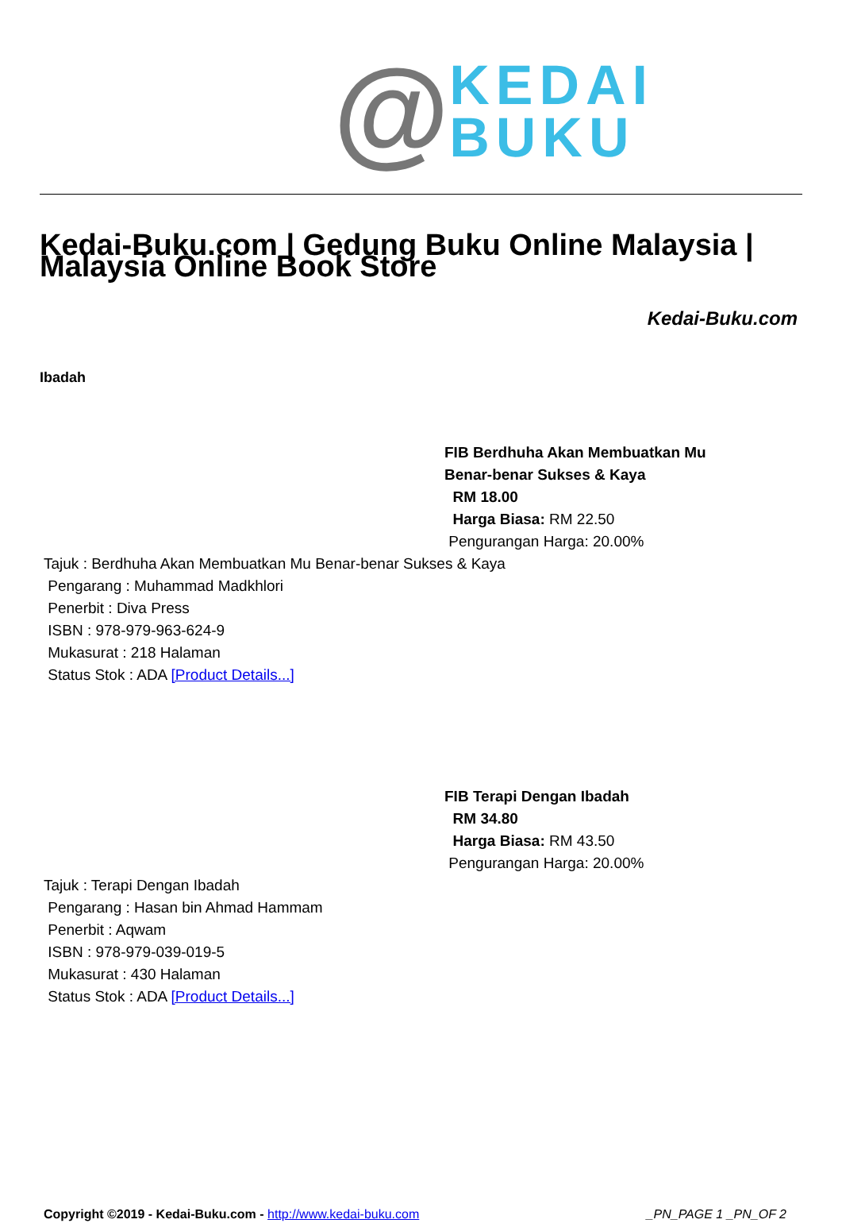@
KEDAI
BUKU
Kedai-Buku.com | Gedung Buku Online Malaysia | Malaysia Online Book Store
Kedai-Buku.com
Ibadah
FIB Berdhuha Akan Membuatkan Mu
Benar-benar Sukses & Kaya
RM 18.00
Harga Biasa: RM 22.50
Pengurangan Harga: 20.00%
Tajuk : Berdhuha Akan Membuatkan Mu Benar-benar Sukses & Kaya
Pengarang : Muhammad Madkhlori
Penerbit : Diva Press
ISBN : 978-979-963-624-9
Mukasurat : 218 Halaman
Status Stok : ADA [Product Details...]
FIB Terapi Dengan Ibadah
RM 34.80
Harga Biasa: RM 43.50
Pengurangan Harga: 20.00%
Tajuk : Terapi Dengan Ibadah
Pengarang : Hasan bin Ahmad Hammam
Penerbit : Aqwam
ISBN : 978-979-039-019-5
Mukasurat : 430 Halaman
Status Stok : ADA [Product Details...]
Copyright ©2019 - Kedai-Buku.com - http://www.kedai-buku.com _PN_PAGE 1 _PN_OF 2